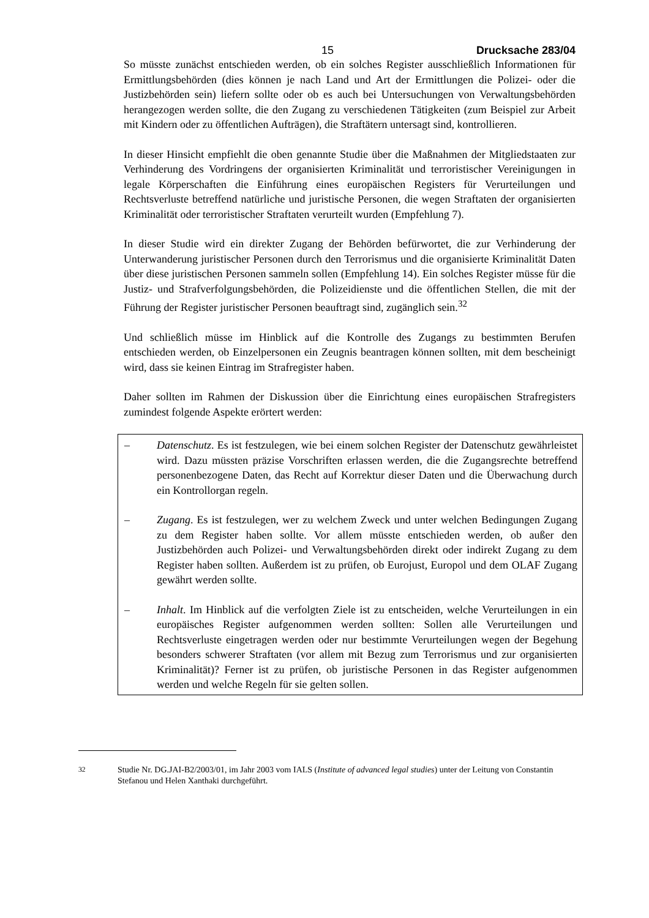15 Drucksache 283/04
So müsste zunächst entschieden werden, ob ein solches Register ausschließlich Informationen für Ermittlungsbehörden (dies können je nach Land und Art der Ermittlungen die Polizei- oder die Justizbehörden sein) liefern sollte oder ob es auch bei Untersuchungen von Verwaltungsbehörden herangezogen werden sollte, die den Zugang zu verschiedenen Tätigkeiten (zum Beispiel zur Arbeit mit Kindern oder zu öffentlichen Aufträgen), die Straftätern untersagt sind, kontrollieren.
In dieser Hinsicht empfiehlt die oben genannte Studie über die Maßnahmen der Mitgliedstaaten zur Verhinderung des Vordringens der organisierten Kriminalität und terroristischer Vereinigungen in legale Körperschaften die Einführung eines europäischen Registers für Verurteilungen und Rechtsverluste betreffend natürliche und juristische Personen, die wegen Straftaten der organisierten Kriminalität oder terroristischer Straftaten verurteilt wurden (Empfehlung 7).
In dieser Studie wird ein direkter Zugang der Behörden befürwortet, die zur Verhinderung der Unterwanderung juristischer Personen durch den Terrorismus und die organisierte Kriminalität Daten über diese juristischen Personen sammeln sollen (Empfehlung 14). Ein solches Register müsse für die Justiz- und Strafverfolgungsbehörden, die Polizeidienste und die öffentlichen Stellen, die mit der Führung der Register juristischer Personen beauftragt sind, zugänglich sein.<sup>32</sup>
Und schließlich müsse im Hinblick auf die Kontrolle des Zugangs zu bestimmten Berufen entschieden werden, ob Einzelpersonen ein Zeugnis beantragen können sollten, mit dem bescheinigt wird, dass sie keinen Eintrag im Strafregister haben.
Daher sollten im Rahmen der Diskussion über die Einrichtung eines europäischen Strafregisters zumindest folgende Aspekte erörtert werden:
– Datenschutz. Es ist festzulegen, wie bei einem solchen Register der Datenschutz gewährleistet wird. Dazu müssten präzise Vorschriften erlassen werden, die die Zugangsrechte betreffend personenbezogene Daten, das Recht auf Korrektur dieser Daten und die Überwachung durch ein Kontrollorgan regeln.
– Zugang. Es ist festzulegen, wer zu welchem Zweck und unter welchen Bedingungen Zugang zu dem Register haben sollte. Vor allem müsste entschieden werden, ob außer den Justizbehörden auch Polizei- und Verwaltungsbehörden direkt oder indirekt Zugang zu dem Register haben sollten. Außerdem ist zu prüfen, ob Eurojust, Europol und dem OLAF Zugang gewährt werden sollte.
– Inhalt. Im Hinblick auf die verfolgten Ziele ist zu entscheiden, welche Verurteilungen in ein europäisches Register aufgenommen werden sollten: Sollen alle Verurteilungen und Rechtsverluste eingetragen werden oder nur bestimmte Verurteilungen wegen der Begehung besonders schwerer Straftaten (vor allem mit Bezug zum Terrorismus und zur organisierten Kriminalität)? Ferner ist zu prüfen, ob juristische Personen in das Register aufgenommen werden und welche Regeln für sie gelten sollen.
<sup>32</sup> Studie Nr. DG.JAI-B2/2003/01, im Jahr 2003 vom IALS (Institute of advanced legal studies) unter der Leitung von Constantin Stefanou und Helen Xanthaki durchgeführt.